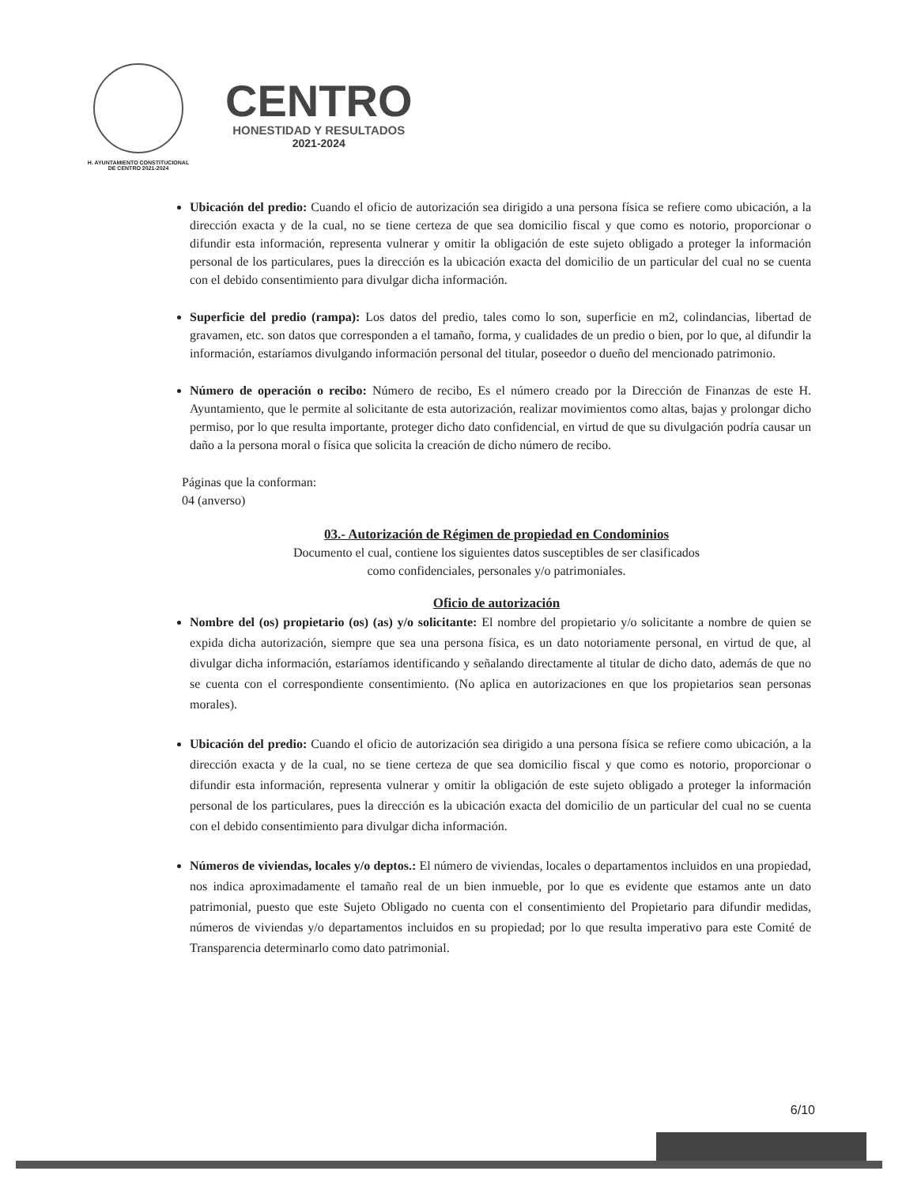H. AYUNTAMIENTO CONSTITUCIONAL
DE CENTRO 2021-2024
CENTRO
HONESTIDAD Y RESULTADOS
2021-2024
Ubicación del predio: Cuando el oficio de autorización sea dirigido a una persona física se refiere como ubicación, a la dirección exacta y de la cual, no se tiene certeza de que sea domicilio fiscal y que como es notorio, proporcionar o difundir esta información, representa vulnerar y omitir la obligación de este sujeto obligado a proteger la información personal de los particulares, pues la dirección es la ubicación exacta del domicilio de un particular del cual no se cuenta con el debido consentimiento para divulgar dicha información.
Superficie del predio (rampa): Los datos del predio, tales como lo son, superficie en m2, colindancias, libertad de gravamen, etc. son datos que corresponden a el tamaño, forma, y cualidades de un predio o bien, por lo que, al difundir la información, estaríamos divulgando información personal del titular, poseedor o dueño del mencionado patrimonio.
Número de operación o recibo: Número de recibo, Es el número creado por la Dirección de Finanzas de este H. Ayuntamiento, que le permite al solicitante de esta autorización, realizar movimientos como altas, bajas y prolongar dicho permiso, por lo que resulta importante, proteger dicho dato confidencial, en virtud de que su divulgación podría causar un daño a la persona moral o física que solicita la creación de dicho número de recibo.
Páginas que la conforman:
04 (anverso)
03.- Autorización de Régimen de propiedad en Condominios
Documento el cual, contiene los siguientes datos susceptibles de ser clasificados
como confidenciales, personales y/o patrimoniales.
Oficio de autorización
Nombre del (os) propietario (os) (as) y/o solicitante: El nombre del propietario y/o solicitante a nombre de quien se expida dicha autorización, siempre que sea una persona física, es un dato notoriamente personal, en virtud de que, al divulgar dicha información, estaríamos identificando y señalando directamente al titular de dicho dato, además de que no se cuenta con el correspondiente consentimiento. (No aplica en autorizaciones en que los propietarios sean personas morales).
Ubicación del predio: Cuando el oficio de autorización sea dirigido a una persona física se refiere como ubicación, a la dirección exacta y de la cual, no se tiene certeza de que sea domicilio fiscal y que como es notorio, proporcionar o difundir esta información, representa vulnerar y omitir la obligación de este sujeto obligado a proteger la información personal de los particulares, pues la dirección es la ubicación exacta del domicilio de un particular del cual no se cuenta con el debido consentimiento para divulgar dicha información.
Números de viviendas, locales y/o deptos.: El número de viviendas, locales o departamentos incluidos en una propiedad, nos indica aproximadamente el tamaño real de un bien inmueble, por lo que es evidente que estamos ante un dato patrimonial, puesto que este Sujeto Obligado no cuenta con el consentimiento del Propietario para difundir medidas, números de viviendas y/o departamentos incluidos en su propiedad; por lo que resulta imperativo para este Comité de Transparencia determinarlo como dato patrimonial.
6/10